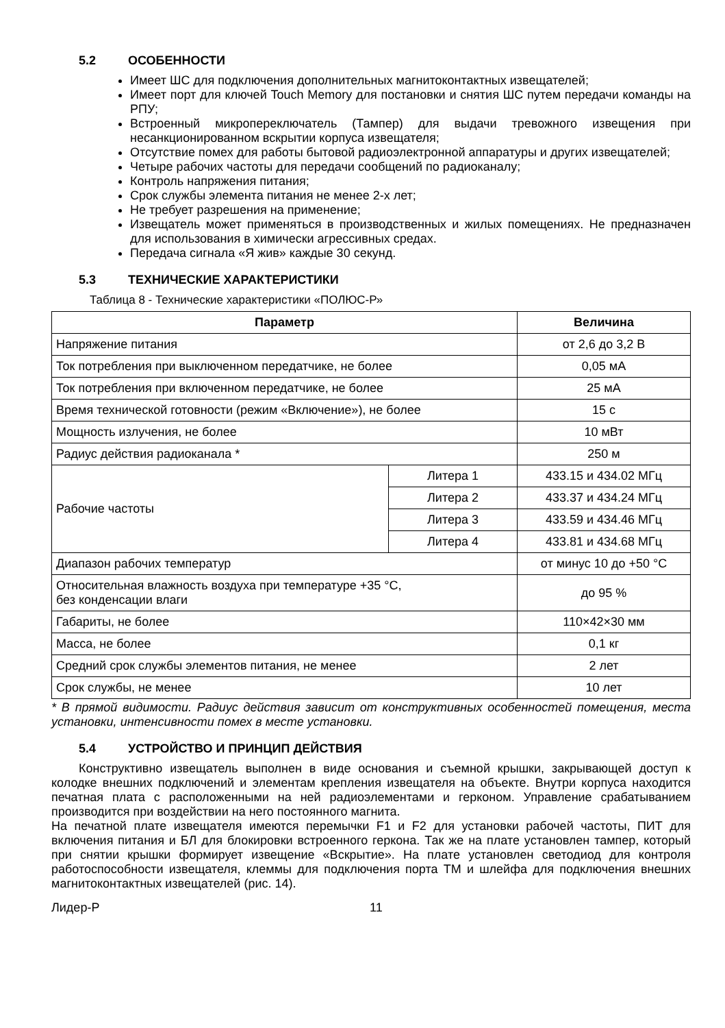5.2 ОСОБЕННОСТИ
Имеет ШС для подключения дополнительных магнитоконтактных извещателей;
Имеет порт для ключей Touch Memory для постановки и снятия ШС путем передачи команды на РПУ;
Встроенный микропереключатель (Тампер) для выдачи тревожного извещения при несанкционированном вскрытии корпуса извещателя;
Отсутствие помех для работы бытовой радиоэлектронной аппаратуры и других извещателей;
Четыре рабочих частоты для передачи сообщений по радиоканалу;
Контроль напряжения питания;
Срок службы элемента питания не менее 2-х лет;
Не требует разрешения на применение;
Извещатель может применяться в производственных и жилых помещениях. Не предназначен для использования в химически агрессивных средах.
Передача сигнала «Я жив» каждые 30 секунд.
5.3 ТЕХНИЧЕСКИЕ ХАРАКТЕРИСТИКИ
Таблица 8 - Технические характеристики «ПОЛЮС-Р»
| Параметр | | Величина |
| --- | --- | --- |
| Напряжение питания | | от 2,6 до 3,2 В |
| Ток потребления при выключенном передатчике, не более | | 0,05 мА |
| Ток потребления при включенном передатчике, не более | | 25 мА |
| Время технической готовности (режим «Включение»), не более | | 15 с |
| Мощность излучения, не более | | 10 мВт |
| Радиус действия радиоканала * | | 250 м |
| Рабочие частоты | Литера 1 | 433.15 и 434.02 МГц |
| | Литера 2 | 433.37 и 434.24 МГц |
| | Литера 3 | 433.59 и 434.46 МГц |
| | Литера 4 | 433.81 и 434.68 МГц |
| Диапазон рабочих температур | | от минус 10 до +50 °С |
| Относительная влажность воздуха при температуре +35 °С, без конденсации влаги | | до 95 % |
| Габариты, не более | | 110×42×30 мм |
| Масса, не более | | 0,1 кг |
| Средний срок службы элементов питания, не менее | | 2 лет |
| Срок службы, не менее | | 10 лет |
* В прямой видимости. Радиус действия зависит от конструктивных особенностей помещения, места установки, интенсивности помех в месте установки.
5.4 УСТРОЙСТВО И ПРИНЦИП ДЕЙСТВИЯ
Конструктивно извещатель выполнен в виде основания и съемной крышки, закрывающей доступ к колодке внешних подключений и элементам крепления извещателя на объекте. Внутри корпуса находится печатная плата с расположенными на ней радиоэлементами и герконом. Управление срабатыванием производится при воздействии на него постоянного магнита.
На печатной плате извещателя имеются перемычки F1 и F2 для установки рабочей частоты, ПИТ для включения питания и БЛ для блокировки встроенного геркона. Так же на плате установлен тампер, который при снятии крышки формирует извещение «Вскрытие». На плате установлен светодиод для контроля работоспособности извещателя, клеммы для подключения порта ТМ и шлейфа для подключения внешних магнитоконтактных извещателей (рис. 14).
Лидер-Р 11